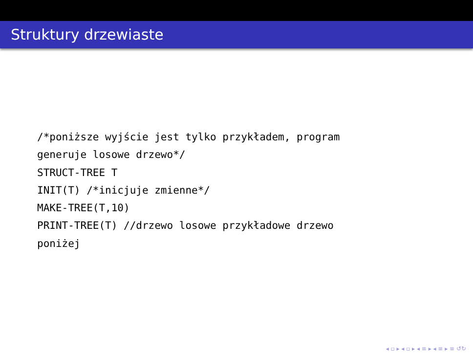Struktury drzewiaste
/*poniższe wyjście jest tylko przykładem, program
generuje losowe drzewo*/
STRUCT-TREE T
INIT(T) /*inicjuje zmienne*/
MAKE-TREE(T,10)
PRINT-TREE(T) //drzewo losowe przykładowe drzewo
poniżej
◂ ▫ ▸ ◂ ▫ ▸ ◂ ≡ ▸ ◂ ≡ ▸ ≡ ↺↻